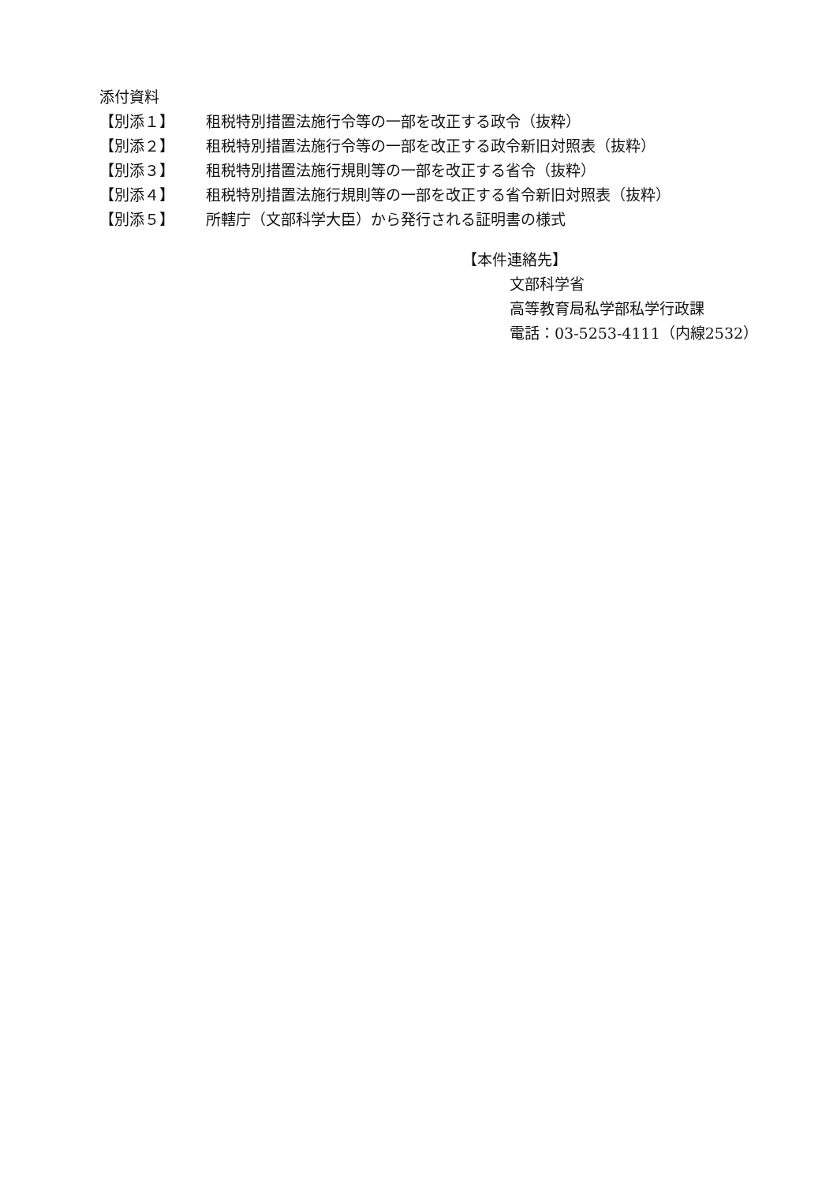添付資料
【別添１】 租税特別措置法施行令等の一部を改正する政令（抜粋）
【別添２】 租税特別措置法施行令等の一部を改正する政令新旧対照表（抜粋）
【別添３】 租税特別措置法施行規則等の一部を改正する省令（抜粋）
【別添４】 租税特別措置法施行規則等の一部を改正する省令新旧対照表（抜粋）
【別添５】 所轄庁（文部科学大臣）から発行される証明書の様式
【本件連絡先】
文部科学省
高等教育局私学部私学行政課
電話：03-5253-4111（内線2532）